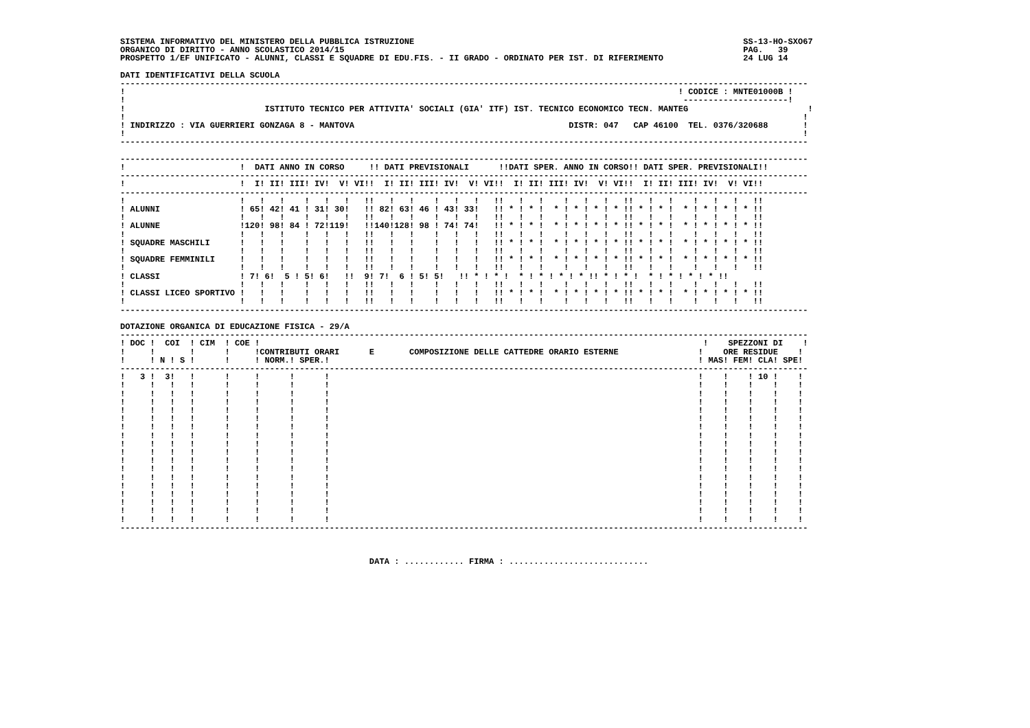SISTEMA INFORMATIVO DEL MINISTERO DELLA PUBBLICA ISTRUZIONE                                                                  SS-13-HO-SXO67
ORGANICO DI DIRITTO - ANNO SCOLASTICO 2014/15                                                                                PAG.   39
PROSPETTO 1/EF UNIFICATO - ALUNNI, CLASSI E SQUADRE DI EDU.FIS. - II GRADO - ORDINATO PER IST. DI RIFERIMENTO                24 LUG 14

DATI IDENTIFICATIVI DELLA SCUOLA
------------------------------------------------------------------------------------------------------------------------------------------
!                                                                                                               ! CODICE : MNTE01000B !
!                                                                                                                ---------------------!
!                            ISTITUTO TECNICO PER ATTIVITA' SOCIALI (GIA' ITF) IST. TECNICO ECONOMICO TECN. MANTEG                        !
!                                                                                                                                        !
! INDIRIZZO : VIA GUERRIERI GONZAGA 8 - MANTOVA                                           DISTR: 047   CAP 46100  TEL. 0376/320688       !
!                                                                                                                                        !
------------------------------------------------------------------------------------------------------------------------------------------

------------------------------------------------------------------------------------------------------------------------------------------
!                       !  DATI ANNO IN CORSO     !! DATI PREVISIONALI      !!DATI SPER. ANNO IN CORSO!! DATI SPER. PREVISIONALI!!
------------------------------------------------------------------------------------------------------------------------------------------
!                       !  I! II! III! IV!  V! VI!!  I! II! III! IV!  V! VI!!  I! II! III! IV!  V! VI!!  I! II! III! IV!  V! VI!!
------------------------------------------------------------------------------------------------------------------------------------------
!                       !   !   !    !   !   !   !!   !   !    !   !   !   !!   !   !    !   !   !   !!   !   !    !   !   !   !!
! ALUNNI                ! 65! 42! 41 ! 31! 30!   !! 82! 63! 46 ! 43! 33!   !! * ! * !  * ! * ! * ! * !! * ! * !  * ! * ! * ! * !!
!                       !   !   !    !   !   !   !!   !   !    !   !   !   !!   !   !    !   !   !   !!   !   !    !   !   !   !!
! ALUNNE                !120! 98! 84 ! 72!119!   !!140!128! 98 ! 74! 74!   !! * ! * !  * ! * ! * ! * !! * ! * !  * ! * ! * ! * !!
!                       !   !   !    !   !   !   !!   !   !    !   !   !   !!   !   !    !   !   !   !!   !   !    !   !   !   !!
! SQUADRE MASCHILI      !   !   !    !   !   !   !!   !   !    !   !   !   !! * ! * !  * ! * ! * ! * !! * ! * !  * ! * ! * ! * !!
!                       !   !   !    !   !   !   !!   !   !    !   !   !   !!   !   !    !   !   !   !!   !   !    !   !   !   !!
! SQUADRE FEMMINILI     !   !   !    !   !   !   !!   !   !    !   !   !   !! * ! * !  * ! * ! * ! * !! * ! * !  * ! * ! * ! * !!
!                       !   !   !    !   !   !   !!   !   !    !   !   !   !!   !   !    !   !   !   !!   !   !    !   !   !   !!
! CLASSI                ! 7! 6!  5 ! 5! 6!   !!  9! 7!  6 ! 5! 5!   !! * ! * !  * ! * ! * ! * !! * ! * !  * ! * ! * ! * !!
!                       !   !   !    !   !   !   !!   !   !    !   !   !   !!   !   !    !   !   !   !!   !   !    !   !   !   !!
! CLASSI LICEO SPORTIVO !   !   !    !   !   !   !!   !   !    !   !   !   !! * ! * !  * ! * ! * ! * !! * ! * !  * ! * ! * ! * !!
!                       !   !   !    !   !   !   !!   !   !    !   !   !   !!   !   !    !   !   !   !!   !   !    !   !   !   !!
------------------------------------------------------------------------------------------------------------------------------------------

DOTAZIONE ORGANICA DI EDUCAZIONE FISICA - 29/A
------------------------------------------------------------------------------------------------------------------------------------------
! DOC !  COI  ! CIM  ! COE !                                                                                         !    SPEZZONI DI    !
!     !       !      !     !CONTRIBUTI ORARI      E       COMPOSIZIONE DELLE CATTEDRE ORARIO ESTERNE                !    ORE RESIDUE    !
!     ! N ! S !      !     ! NORM.! SPER.!                                                                          ! MAS! FEM! CLA! SPE!
------------------------------------------------------------------------------------------------------------------------------------------
!   3 !  3!   !      !     !      !      !                                                                          !    !    ! 10 !    !
!     !   !   !      !     !      !      !                                                                          !    !    !    !    !
!     !   !   !      !     !      !      !                                                                          !    !    !    !    !
!     !   !   !      !     !      !      !                                                                          !    !    !    !    !
!     !   !   !      !     !      !      !                                                                          !    !    !    !    !
!     !   !   !      !     !      !      !                                                                          !    !    !    !    !
!     !   !   !      !     !      !      !                                                                          !    !    !    !    !
!     !   !   !      !     !      !      !                                                                          !    !    !    !    !
!     !   !   !      !     !      !      !                                                                          !    !    !    !    !
!     !   !   !      !     !      !      !                                                                          !    !    !    !    !
!     !   !   !      !     !      !      !                                                                          !    !    !    !    !
!     !   !   !      !     !      !      !                                                                          !    !    !    !    !
!     !   !   !      !     !      !      !                                                                          !    !    !    !    !
!     !   !   !      !     !      !      !                                                                          !    !    !    !    !
!     !   !   !      !     !      !      !                                                                          !    !    !    !    !
!     !   !   !      !     !      !      !                                                                          !    !    !    !    !
!     !   !   !      !     !      !      !                                                                          !    !    !    !    !
!     !   !   !      !     !      !      !                                                                          !    !    !    !    !
------------------------------------------------------------------------------------------------------------------------------------------



                                                  DATA : ............ FIRMA : ............................